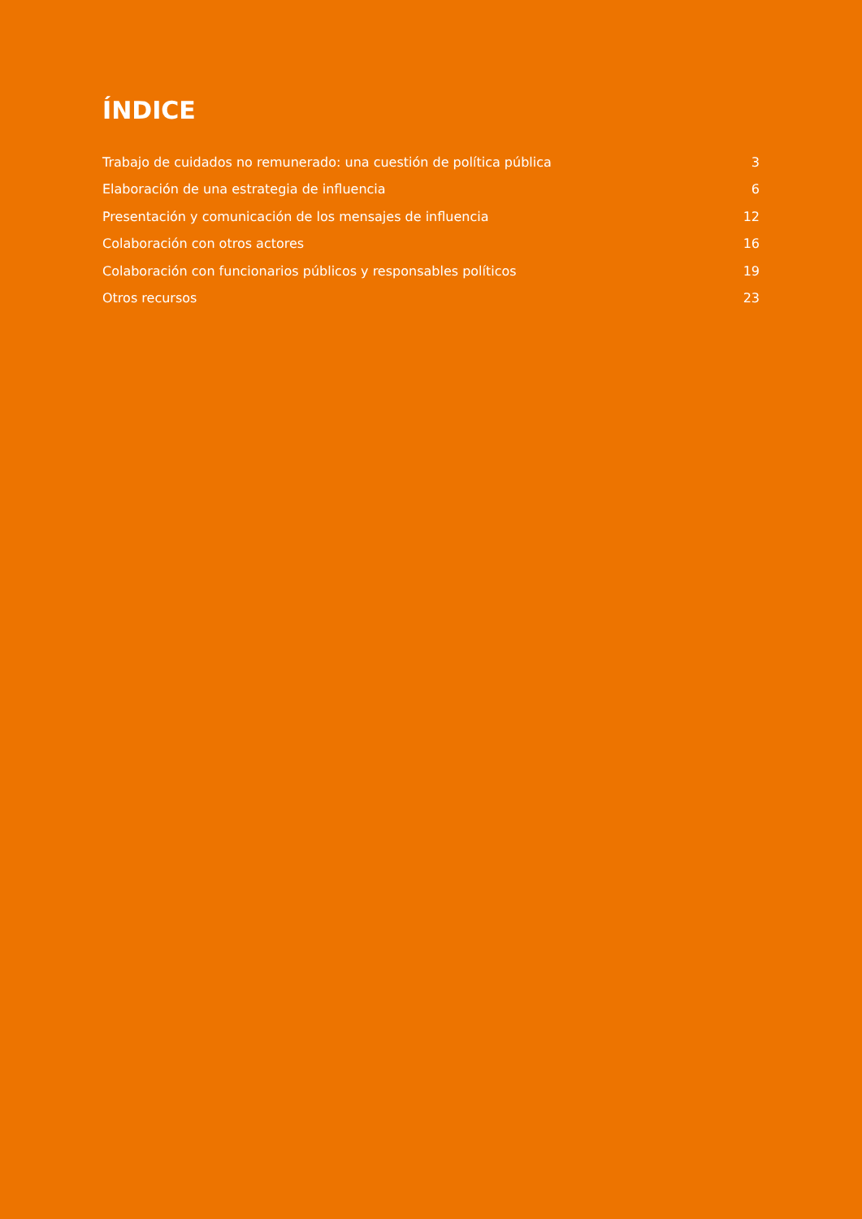ÍNDICE
Trabajo de cuidados no remunerado: una cuestión de política pública 3
Elaboración de una estrategia de influencia 6
Presentación y comunicación de los mensajes de influencia 12
Colaboración con otros actores 16
Colaboración con funcionarios públicos y responsables políticos 19
Otros recursos 23